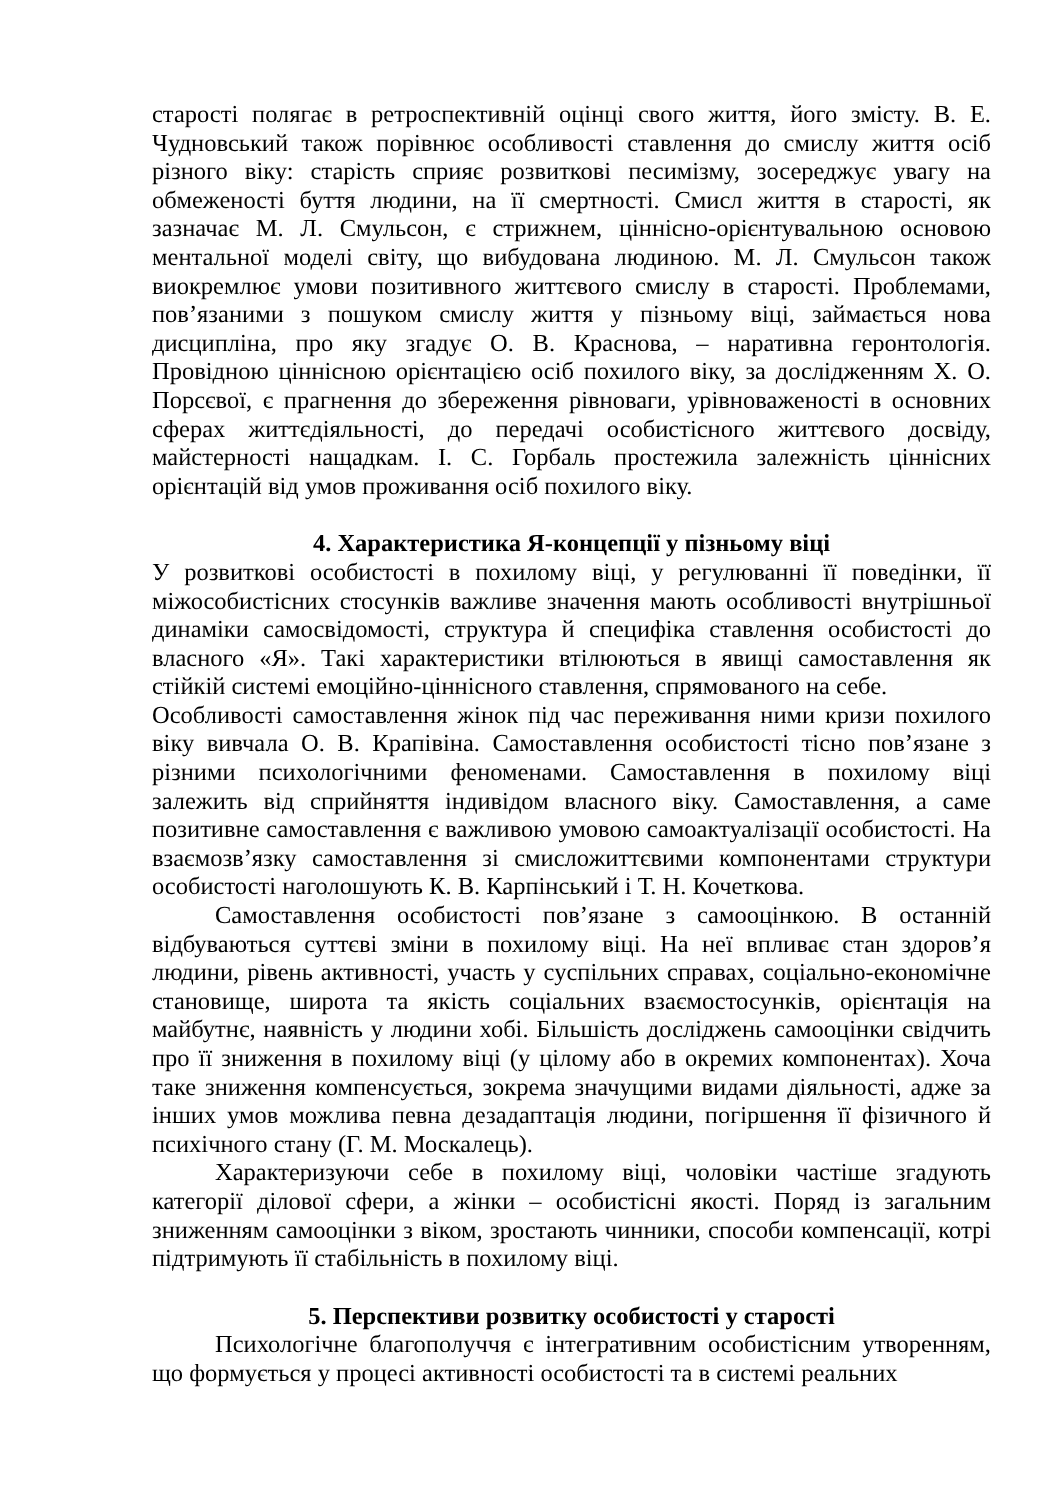старості полягає в ретроспективній оцінці свого життя, його змісту. В. Е. Чудновський також порівнює особливості ставлення до смислу життя осіб різного віку: старість сприяє розвиткові песимізму, зосереджує увагу на обмеженості буття людини, на її смертності. Смисл життя в старості, як зазначає М. Л. Смульсон, є стрижнем, ціннісно-орієнтувальною основою ментальної моделі світу, що вибудована людиною. М. Л. Смульсон також виокремлює умови позитивного життєвого смислу в старості. Проблемами, пов’язаними з пошуком смислу життя у пізньому віці, займається нова дисципліна, про яку згадує О. В. Краснова, – наративна геронтологія. Провідною ціннісною орієнтацією осіб похилого віку, за дослідженням Х. О. Порсєвої, є прагнення до збереження рівноваги, урівноваженості в основних сферах життєдіяльності, до передачі особистісного життєвого досвіду, майстерності нащадкам. І. С. Горбаль простежила залежність ціннісних орієнтацій від умов проживання осіб похилого віку.
4. Характеристика Я-концепції у пізньому віці
У розвиткові особистості в похилому віці, у регулюванні її поведінки, її міжособистісних стосунків важливе значення мають особливості внутрішньої динаміки самосвідомості, структура й специфіка ставлення особистості до власного «Я». Такі характеристики втілюються в явищі самоставлення як стійкій системі емоційно-ціннісного ставлення, спрямованого на себе.
Особливості самоставлення жінок під час переживання ними кризи похилого віку вивчала О. В. Крапівіна. Самоставлення особистості тісно пов’язане з різними психологічними феноменами. Самоставлення в похилому віці залежить від сприйняття індивідом власного віку. Самоставлення, а саме позитивне самоставлення є важливою умовою самоактуалізації особистості. На взаємозв’язку самоставлення зі смисложиттєвими компонентами структури особистості наголошують К. В. Карпінський і Т. Н. Кочеткова.
Самоставлення особистості пов’язане з самооцінкою. В останній відбуваються суттєві зміни в похилому віці. На неї впливає стан здоров’я людини, рівень активності, участь у суспільних справах, соціально-економічне становище, широта та якість соціальних взаємостосунків, орієнтація на майбутнє, наявність у людини хобі. Більшість досліджень самооцінки свідчить про її зниження в похилому віці (у цілому або в окремих компонентах). Хоча таке зниження компенсується, зокрема значущими видами діяльності, адже за інших умов можлива певна дезадаптація людини, погіршення її фізичного й психічного стану (Г. М. Москалець).
Характеризуючи себе в похилому віці, чоловіки частіше згадують категорії ділової сфери, а жінки – особистісні якості. Поряд із загальним зниженням самооцінки з віком, зростають чинники, способи компенсації, котрі підтримують її стабільність в похилому віці.
5. Перспективи розвитку особистості у старості
Психологічне благополуччя є інтегративним особистісним утворенням, що формується у процесі активності особистості та в системі реальних